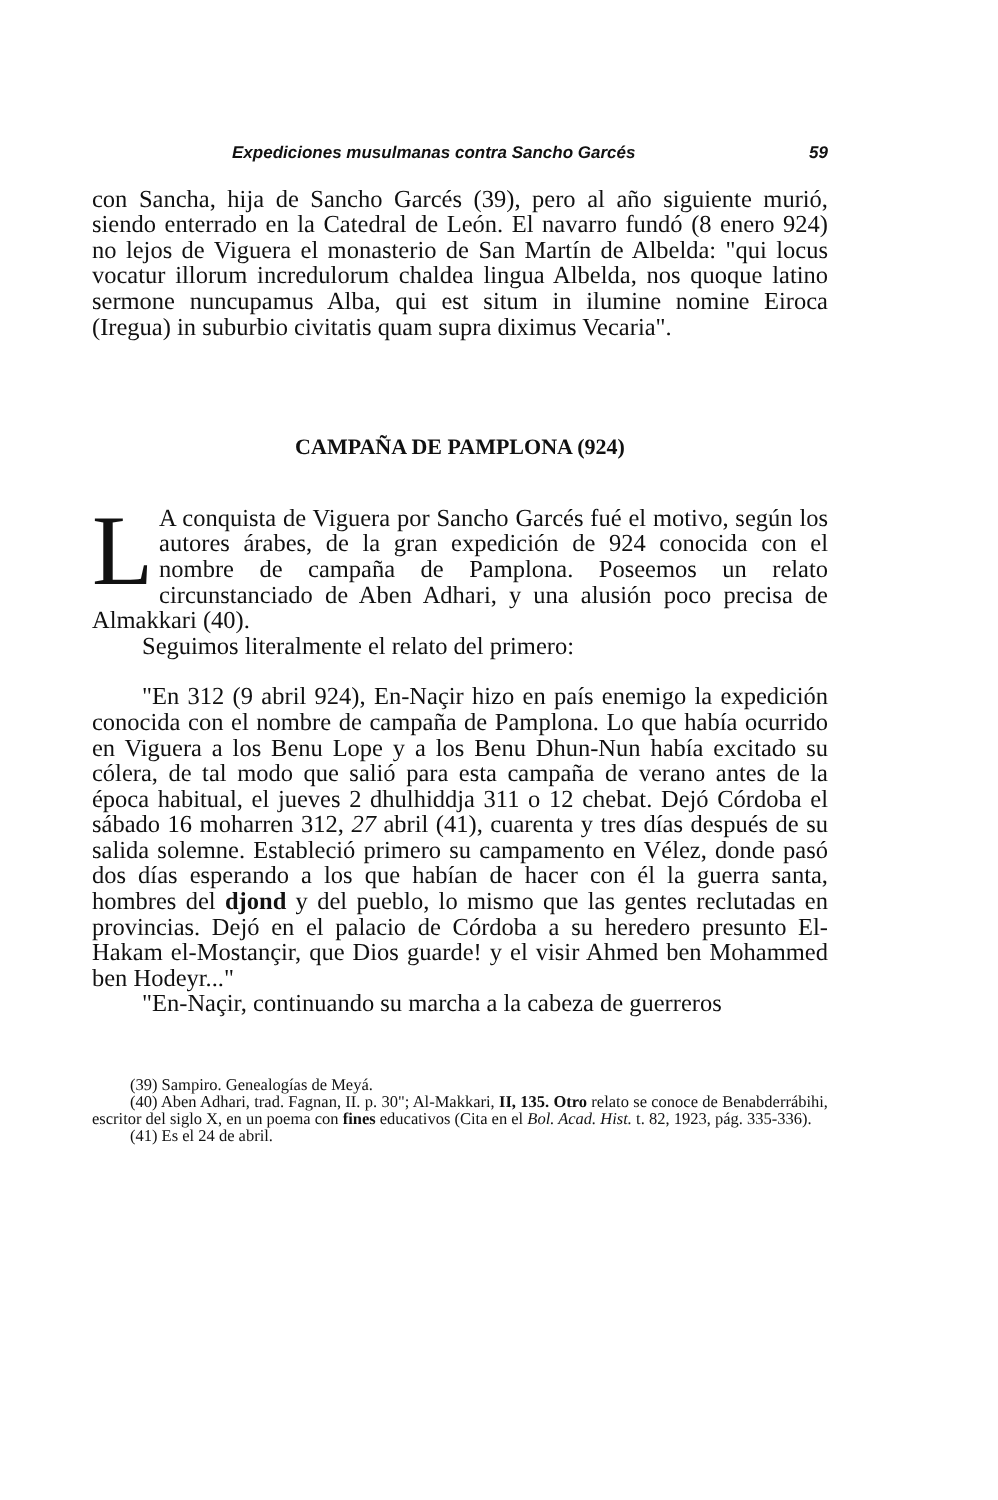Expediciones musulmanas contra Sancho Garcés 59
con Sancha, hija de Sancho Garcés (39), pero al año siguiente murió, siendo enterrado en la Catedral de León. El navarro fundó (8 enero 924) no lejos de Viguera el monasterio de San Martín de Albelda: "qui locus vocatur illorum incredulorum chaldea lingua Albelda, nos quoque latino sermone nuncupamus Alba, qui est situm in ilumine nomine Eiroca (Iregua) in suburbio civitatis quam supra diximus Vecaria".
CAMPAÑA DE PAMPLONA (924)
LA conquista de Viguera por Sancho Garcés fué el motivo, según los autores árabes, de la gran expedición de 924 conocida con el nombre de campaña de Pamplona. Poseemos un relato circunstanciado de Aben Adhari, y una alusión poco precisa de Almakkari (40).
Seguimos literalmente el relato del primero:
"En 312 (9 abril 924), En-Naçir hizo en país enemigo la expedición conocida con el nombre de campaña de Pamplona. Lo que había ocurrido en Viguera a los Benu Lope y a los Benu Dhun-Nun había excitado su cólera, de tal modo que salió para esta campaña de verano antes de la época habitual, el jueves 2 dhulhiddja 311 o 12 chebat. Dejó Córdoba el sábado 16 moharren 312, 27 abril (41), cuarenta y tres días después de su salida solemne. Estableció primero su campamento en Vélez, donde pasó dos días esperando a los que habían de hacer con él la guerra santa, hombres del djond y del pueblo, lo mismo que las gentes reclutadas en provincias. Dejó en el palacio de Córdoba a su heredero presunto El-Hakam el-Mostançir, que Dios guarde! y el visir Ahmed ben Mohammed ben Hodeyr..."
"En-Naçir, continuando su marcha a la cabeza de guerreros
(39) Sampiro. Genealogías de Meyá.
(40) Aben Adhari, trad. Fagnan, II. p. 30"; Al-Makkari, II, 135. Otro relato se conoce de Benabderrábihi, escritor del siglo X, en un poema con fines educativos (Cita en el Bol. Acad. Hist. t. 82, 1923, pág. 335-336).
(41) Es el 24 de abril.